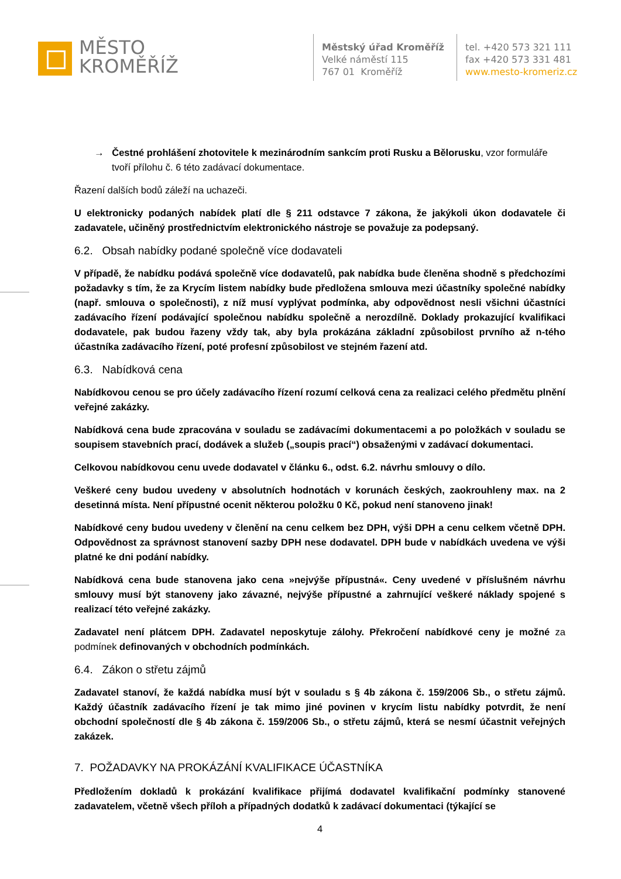MĚSTO
KROMĚŘÍŽ
Městský úřad Kroměříž
Velké náměstí 115
767 01 Kroměříž
tel. +420 573 321 111
fax +420 573 331 481
www.mesto-kromeriz.cz
→ Čestné prohlášení zhotovitele k mezinárodním sankcím proti Rusku a Bělorusku, vzor formuláře tvoří přílohu č. 6 této zadávací dokumentace.
Řazení dalších bodů záleží na uchazeči.
U elektronicky podaných nabídek platí dle § 211 odstavce 7 zákona, že jakýkoli úkon dodavatele či zadavatele, učiněný prostřednictvím elektronického nástroje se považuje za podepsaný.
6.2. Obsah nabídky podané společně více dodavateli
V případě, že nabídku podává společně více dodavatelů, pak nabídka bude členěna shodně s předchozími požadavky s tím, že za Krycím listem nabídky bude předložena smlouva mezi účastníky společné nabídky (např. smlouva o společnosti), z níž musí vyplývat podmínka, aby odpovědnost nesli všichni účastníci zadávacího řízení podávající společnou nabídku společně a nerozdílně. Doklady prokazující kvalifikaci dodavatele, pak budou řazeny vždy tak, aby byla prokázána základní způsobilost prvního až n-tého účastníka zadávacího řízení, poté profesní způsobilost ve stejném řazení atd.
6.3. Nabídková cena
Nabídkovou cenou se pro účely zadávacího řízení rozumí celková cena za realizaci celého předmětu plnění veřejné zakázky.
Nabídková cena bude zpracována v souladu se zadávacími dokumentacemi a po položkách v souladu se soupisem stavebních prací, dodávek a služeb („soupis prací“) obsaženými v zadávací dokumentaci.
Celkovou nabídkovou cenu uvede dodavatel v článku 6., odst. 6.2. návrhu smlouvy o dílo.
Veškeré ceny budou uvedeny v absolutních hodnotách v korunách českých, zaokrouhleny max. na 2 desetinná místa. Není přípustné ocenit některou položku 0 Kč, pokud není stanoveno jinak!
Nabídkové ceny budou uvedeny v členění na cenu celkem bez DPH, výši DPH a cenu celkem včetně DPH. Odpovědnost za správnost stanovení sazby DPH nese dodavatel. DPH bude v nabídkách uvedena ve výši platné ke dni podání nabídky.
Nabídková cena bude stanovena jako cena »nejvýše přípustná«. Ceny uvedené v příslušném návrhu smlouvy musí být stanoveny jako závazné, nejvýše přípustné a zahrnující veškeré náklady spojené s realizací této veřejné zakázky.
Zadavatel není plátcem DPH. Zadavatel neposkytuje zálohy. Překročení nabídkové ceny je možné za podmínek definovaných v obchodních podmínkách.
6.4. Zákon o střetu zájmů
Zadavatel stanoví, že každá nabídka musí být v souladu s § 4b zákona č. 159/2006 Sb., o střetu zájmů. Každý účastník zadávacího řízení je tak mimo jiné povinen v krycím listu nabídky potvrdit, že není obchodní společností dle § 4b zákona č. 159/2006 Sb., o střetu zájmů, která se nesmí účastnit veřejných zakázek.
7. POŽADAVKY NA PROKÁZÁNÍ KVALIFIKACE ÚČASTNÍKA
Předložením dokladů k prokázání kvalifikace přijímá dodavatel kvalifikační podmínky stanovené zadavatelem, včetně všech příloh a případných dodatků k zadávací dokumentaci (týkající se
4